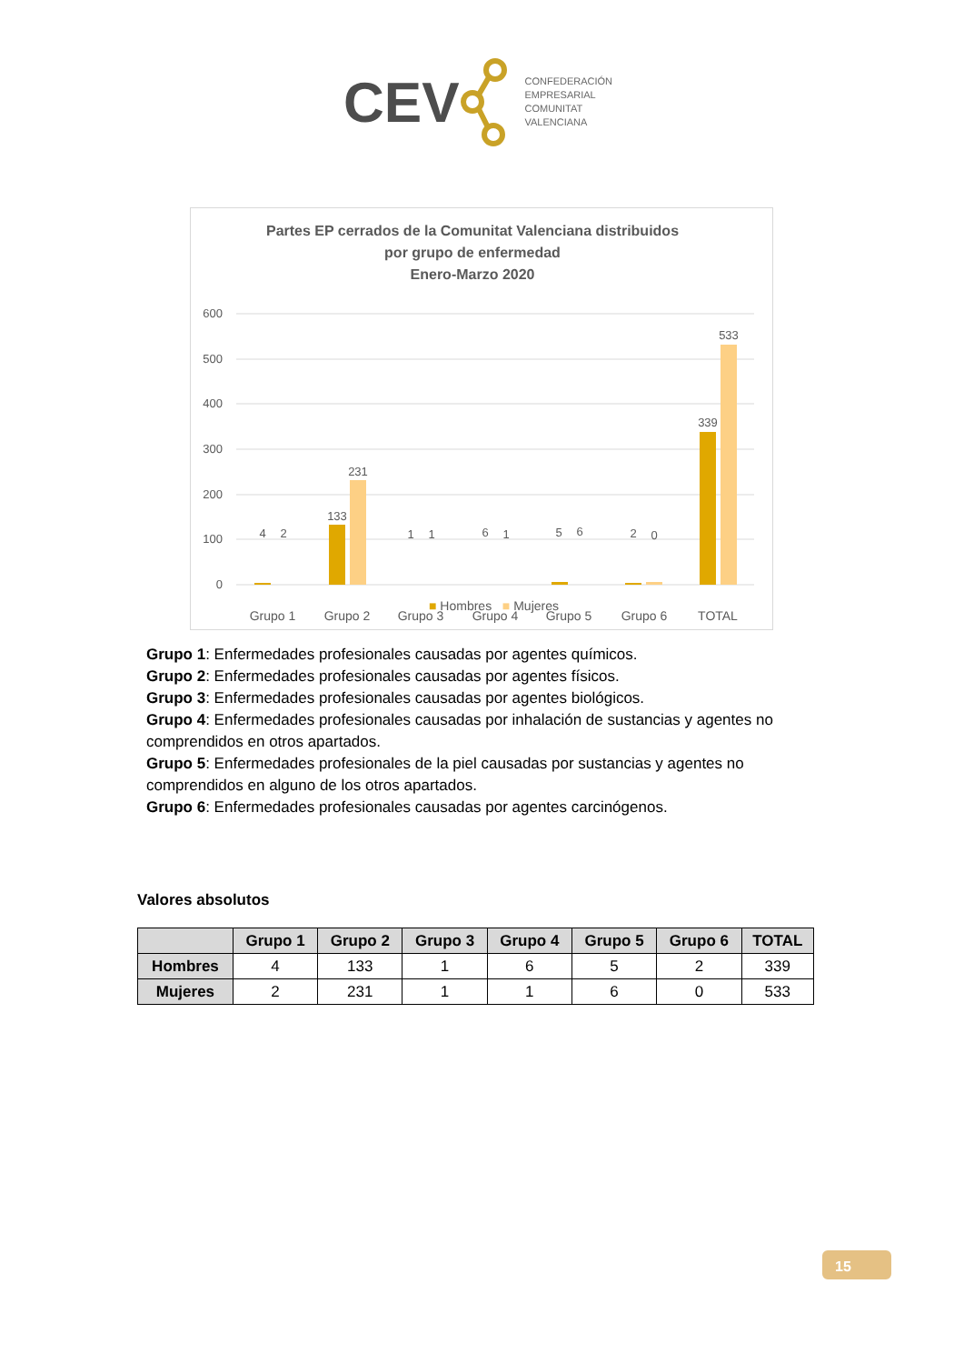CEV
CONFEDERACIÓN
EMPRESARIAL
COMUNITAT
VALENCIANA
Partes EP cerrados de la Comunitat Valenciana distribuidos
por grupo de enfermedad
Enero-Marzo 2020
600
500
400
300
200
100
0
4
2
133
231
1
1
6
1
5
6
2
0
339
533
Grupo 1
Grupo 2
Grupo 3
Grupo 4
Grupo 5
Grupo 6
TOTAL
■ Hombres ■ Mujeres
Grupo 1: Enfermedades profesionales causadas por agentes químicos.
Grupo 2: Enfermedades profesionales causadas por agentes físicos.
Grupo 3: Enfermedades profesionales causadas por agentes biológicos.
Grupo 4: Enfermedades profesionales causadas por inhalación de sustancias y agentes no comprendidos en otros apartados.
Grupo 5: Enfermedades profesionales de la piel causadas por sustancias y agentes no comprendidos en alguno de los otros apartados.
Grupo 6: Enfermedades profesionales causadas por agentes carcinógenos.
Valores absolutos
| | Grupo 1 | Grupo 2 | Grupo 3 | Grupo 4 | Grupo 5 | Grupo 6 | TOTAL |
| --- | --- | --- | --- | --- | --- | --- | --- |
| Hombres | 4 | 133 | 1 | 6 | 5 | 2 | 339 |
| Mujeres | 2 | 231 | 1 | 1 | 6 | 0 | 533 |
15